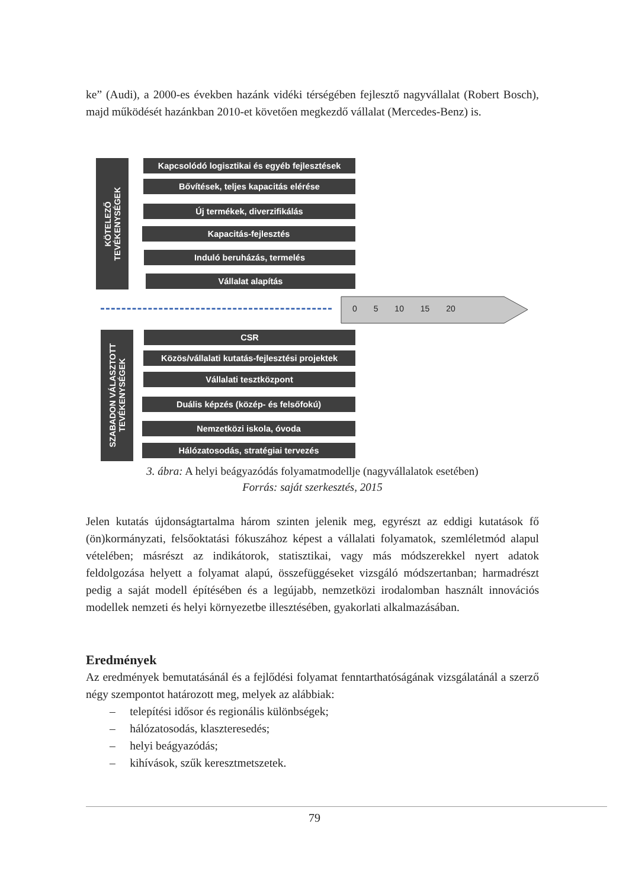ke” (Audi), a 2000-es években hazánk vidéki térségében fejlesztő nagyvállalat (Robert Bosch), majd működését hazánkban 2010-et követően megkezdő vállalat (Mercedes-Benz) is.
KÖTELEZŐ
TEVÉKENYSÉGEK
Kapcsolódó logisztikai és egyéb fejlesztések
Bővítések, teljes kapacitás elérése
Új termékek, diverzifikálás
Kapacitás-fejlesztés
Induló beruházás, termelés
Vállalat alapítás
0 5 10 15 20
SZABADON VÁLASZTOTT
TEVÉKENYSÉGEK
CSR
Közös/vállalati kutatás-fejlesztési projektek
Vállalati tesztközpont
Duális képzés (közép- és felsőfokú)
Nemzetközi iskola, óvoda
Hálózatosodás, stratégiai tervezés
3. ábra: A helyi beágyazódás folyamatmodellje (nagyvállalatok esetében)
Forrás: saját szerkesztés, 2015
Jelen kutatás újdonságtartalma három szinten jelenik meg, egyrészt az eddigi kutatások fő (ön)kormányzati, felsőoktatási fókuszához képest a vállalati folyamatok, szemléletmód alapul vételében; másrészt az indikátorok, statisztikai, vagy más módszerekkel nyert adatok feldolgozása helyett a folyamat alapú, összefüggéseket vizsgáló módszertanban; harmadrészt pedig a saját modell építésében és a legújabb, nemzetközi irodalomban használt innovációs modellek nemzeti és helyi környezetbe illesztésében, gyakorlati alkalmazásában.
Eredmények
Az eredmények bemutatásánál és a fejlődési folyamat fenntarthatóságának vizsgálatánál a szerző négy szempontot határozott meg, melyek az alábbiak:
– telepítési idősor és regionális különbségek;
– hálózatosodás, klaszteresedés;
– helyi beágyazódás;
– kihívások, szűk keresztmetszetek.
79